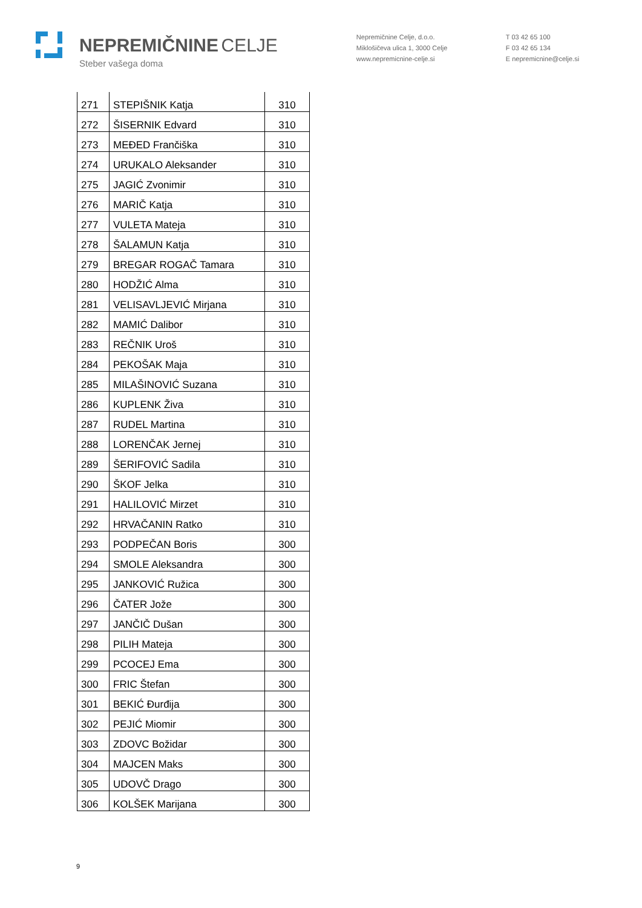NEPREMIČNINE CELJE
Steber vašega doma
Nepremičnine Celje, d.o.o.
Miklošičeva ulica 1, 3000 Celje
www.nepremicnine-celje.si
T 03 42 65 100
F 03 42 65 134
E nepremicnine@celje.si
| 271 | STEPIŠNIK Katja | 310 |
| 272 | ŠISERNIK Edvard | 310 |
| 273 | MEĐED Frančiška | 310 |
| 274 | URUKALO Aleksander | 310 |
| 275 | JAGIĆ Zvonimir | 310 |
| 276 | MARIČ Katja | 310 |
| 277 | VULETA Mateja | 310 |
| 278 | ŠALAMUN Katja | 310 |
| 279 | BREGAR ROGAČ Tamara | 310 |
| 280 | HODŽIĆ Alma | 310 |
| 281 | VELISAVLJEVIĆ Mirjana | 310 |
| 282 | MAMIĆ Dalibor | 310 |
| 283 | REČNIK Uroš | 310 |
| 284 | PEKOŠAK Maja | 310 |
| 285 | MILAŠINOVIĆ Suzana | 310 |
| 286 | KUPLENK Živa | 310 |
| 287 | RUDEL Martina | 310 |
| 288 | LORENČAK Jernej | 310 |
| 289 | ŠERIFOVIĆ Sadila | 310 |
| 290 | ŠKOF Jelka | 310 |
| 291 | HALILOVIĆ Mirzet | 310 |
| 292 | HRVAČANIN Ratko | 310 |
| 293 | PODPEČAN Boris | 300 |
| 294 | SMOLE Aleksandra | 300 |
| 295 | JANKOVIĆ Ružica | 300 |
| 296 | ČATER Jože | 300 |
| 297 | JANČIČ Dušan | 300 |
| 298 | PILIH Mateja | 300 |
| 299 | PCOCEJ Ema | 300 |
| 300 | FRIC Štefan | 300 |
| 301 | BEKIĆ Đurđija | 300 |
| 302 | PEJIĆ Miomir | 300 |
| 303 | ZDOVC Božidar | 300 |
| 304 | MAJCEN Maks | 300 |
| 305 | UDOVČ Drago | 300 |
| 306 | KOLŠEK Marijana | 300 |
9